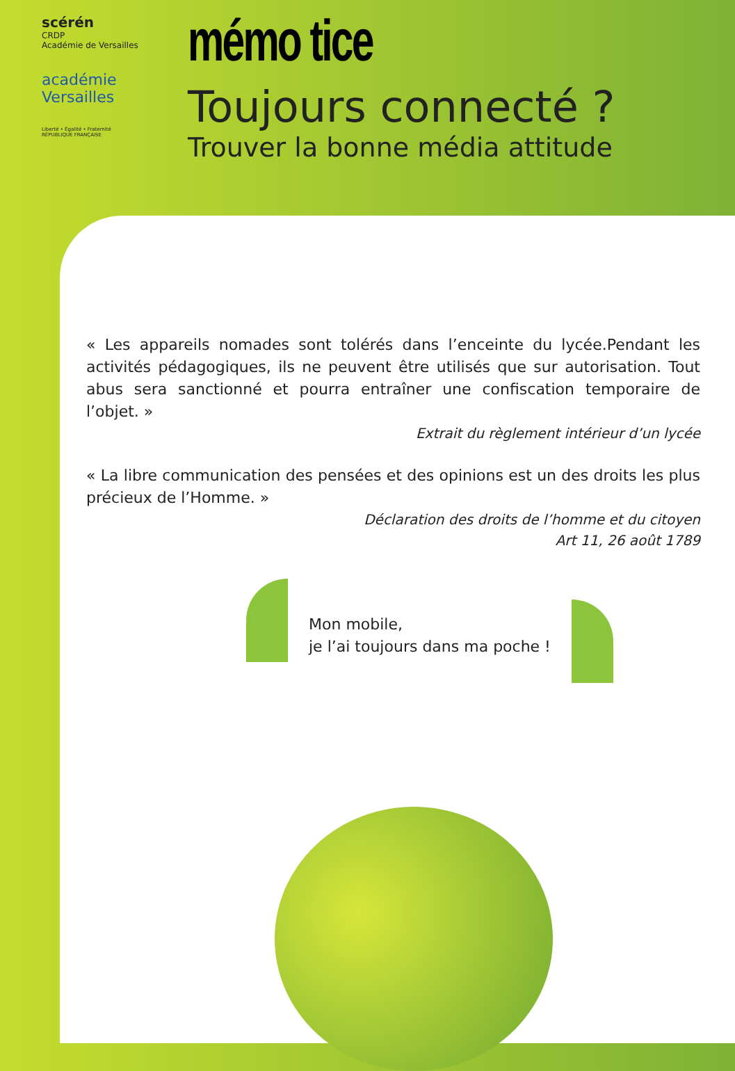scérén
CRDP
Académie de Versailles
académie
Versailles
Liberté • Égalité • Fraternité
RÉPUBLIQUE FRANÇAISE
mémo tice
Toujours connecté ?
Trouver la bonne média attitude
« Les appareils nomades sont tolérés dans l’enceinte du lycée.Pendant les activités pédagogiques, ils ne peuvent être utilisés que sur autorisation. Tout abus sera sanctionné et pourra entraîner une confiscation temporaire de l’objet. »
Extrait du règlement intérieur d’un lycée
« La libre communication des pensées et des opinions est un des droits les plus précieux de l’Homme. »
Déclaration des droits de l’homme et du citoyen
Art 11, 26 août 1789
Mon mobile,
je l’ai toujours dans ma poche !